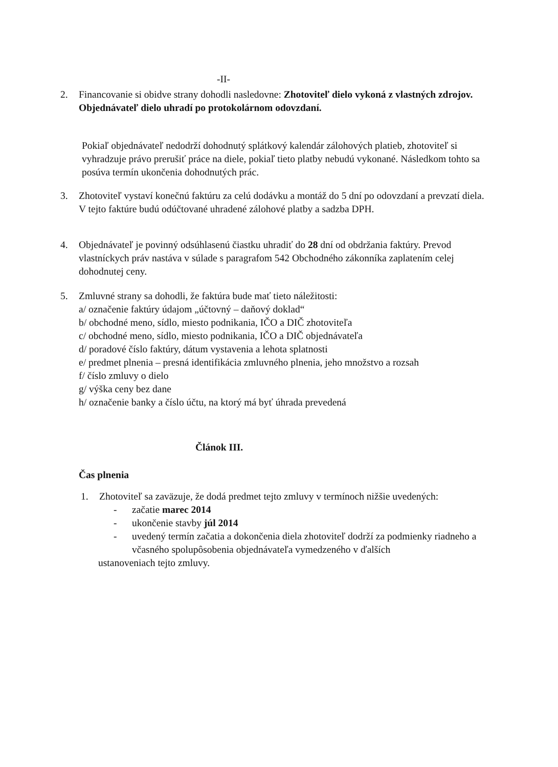-II-
2. Financovanie si obidve strany dohodli nasledovne: Zhotoviteľ dielo vykoná z vlastných zdrojov. Objednávateľ dielo uhradí po protokolárnom odovzdaní.
Pokiaľ objednávateľ nedodrží dohodnutý splátkový kalendár zálohových platieb, zhotoviteľ si vyhradzuje právo prerušiť práce na diele, pokiaľ tieto platby nebudú vykonané. Následkom tohto sa posúva termín ukončenia dohodnutých prác.
3. Zhotoviteľ vystaví konečnú faktúru za celú dodávku a montáž do 5 dní po odovzdaní a prevzatí diela.
V tejto faktúre budú odúčtované uhradené zálohové platby a sadzba DPH.
4. Objednávateľ je povinný odsúhlasenú čiastku uhradiť do 28 dní od obdržania faktúry. Prevod vlastníckych práv nastáva v súlade s paragrafom 542 Obchodného zákonníka zaplatením celej dohodnutej ceny.
5. Zmluvné strany sa dohodli, že faktúra bude mať tieto náležitosti:
a/ označenie faktúry údajom „účtovný – daňový doklad“
b/ obchodné meno, sídlo, miesto podnikania, IČO a DIČ zhotoviteľa
c/ obchodné meno, sídlo, miesto podnikania, IČO a DIČ objednávateľa
d/ poradové číslo faktúry, dátum vystavenia a lehota splatnosti
e/ predmet plnenia – presná identifikácia zmluvného plnenia, jeho množstvo a rozsah
f/ číslo zmluvy o dielo
g/ výška ceny bez dane
h/ označenie banky a číslo účtu, na ktorý má byť úhrada prevedená
Článok III.
Čas plnenia
1. Zhotoviteľ sa zaväzuje, že dodá predmet tejto zmluvy v termínoch nižšie uvedených:
- začatie marec 2014
- ukončenie stavby júl 2014
- uvedený termín začatia a dokončenia diela zhotoviteľ dodrží za podmienky riadneho a včasného spolupôsobenia objednávateľa vymedzeného v ďalších
ustanoveniach tejto zmluvy.